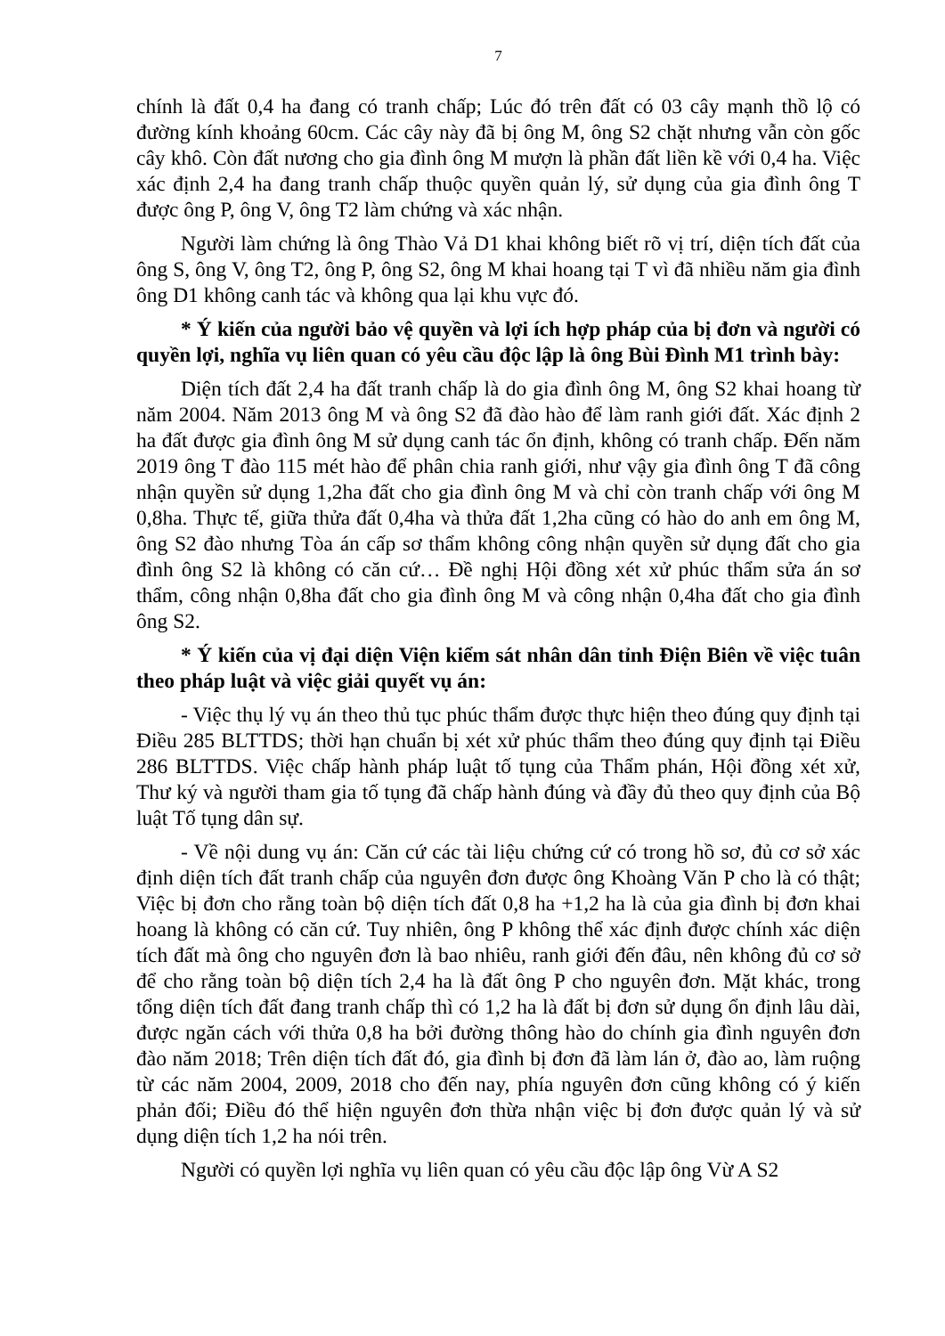7
chính là đất 0,4 ha đang có tranh chấp; Lúc đó trên đất có 03 cây mạnh thồ lộ có đường kính khoảng 60cm. Các cây này đã bị ông M, ông S2 chặt nhưng vẫn còn gốc cây khô. Còn đất nương cho gia đình ông M mượn là phần đất liền kề với 0,4 ha. Việc xác định 2,4 ha đang tranh chấp thuộc quyền quản lý, sử dụng của gia đình ông T được ông P, ông V, ông T2 làm chứng và xác nhận.
Người làm chứng là ông Thào Vả D1 khai không biết rõ vị trí, diện tích đất của ông S, ông V, ông T2, ông P, ông S2, ông M khai hoang tại T vì đã nhiều năm gia đình ông D1 không canh tác và không qua lại khu vực đó.
* Ý kiến của người bảo vệ quyền và lợi ích hợp pháp của bị đơn và người có quyền lợi, nghĩa vụ liên quan có yêu cầu độc lập là ông Bùi Đình M1 trình bày:
Diện tích đất 2,4 ha đất tranh chấp là do gia đình ông M, ông S2 khai hoang từ năm 2004. Năm 2013 ông M và ông S2 đã đào hào để làm ranh giới đất. Xác định 2 ha đất được gia đình ông M sử dụng canh tác ổn định, không có tranh chấp. Đến năm 2019 ông T đào 115 mét hào để phân chia ranh giới, như vậy gia đình ông T đã công nhận quyền sử dụng 1,2ha đất cho gia đình ông M và chỉ còn tranh chấp với ông M 0,8ha. Thực tế, giữa thửa đất 0,4ha và thửa đất 1,2ha cũng có hào do anh em ông M, ông S2 đào nhưng Tòa án cấp sơ thẩm không công nhận quyền sử dụng đất cho gia đình ông S2 là không có căn cứ… Đề nghị Hội đồng xét xử phúc thẩm sửa án sơ thẩm, công nhận 0,8ha đất cho gia đình ông M và công nhận 0,4ha đất cho gia đình ông S2.
* Ý kiến của vị đại diện Viện kiểm sát nhân dân tỉnh Điện Biên về việc tuân theo pháp luật và việc giải quyết vụ án:
- Việc thụ lý vụ án theo thủ tục phúc thẩm được thực hiện theo đúng quy định tại Điều 285 BLTTDS; thời hạn chuẩn bị xét xử phúc thẩm theo đúng quy định tại Điều 286 BLTTDS. Việc chấp hành pháp luật tố tụng của Thẩm phán, Hội đồng xét xử, Thư ký và người tham gia tố tụng đã chấp hành đúng và đầy đủ theo quy định của Bộ luật Tố tụng dân sự.
- Về nội dung vụ án: Căn cứ các tài liệu chứng cứ có trong hồ sơ, đủ cơ sở xác định diện tích đất tranh chấp của nguyên đơn được ông Khoàng Văn P cho là có thật; Việc bị đơn cho rằng toàn bộ diện tích đất 0,8 ha +1,2 ha là của gia đình bị đơn khai hoang là không có căn cứ. Tuy nhiên, ông P không thể xác định được chính xác diện tích đất mà ông cho nguyên đơn là bao nhiêu, ranh giới đến đâu, nên không đủ cơ sở để cho rằng toàn bộ diện tích 2,4 ha là đất ông P cho nguyên đơn. Mặt khác, trong tổng diện tích đất đang tranh chấp thì có 1,2 ha là đất bị đơn sử dụng ổn định lâu dài, được ngăn cách với thửa 0,8 ha bởi đường thông hào do chính gia đình nguyên đơn đào năm 2018; Trên diện tích đất đó, gia đình bị đơn đã làm lán ở, đào ao, làm ruộng từ các năm 2004, 2009, 2018 cho đến nay, phía nguyên đơn cũng không có ý kiến phản đối; Điều đó thể hiện nguyên đơn thừa nhận việc bị đơn được quản lý và sử dụng diện tích 1,2 ha nói trên.
Người có quyền lợi nghĩa vụ liên quan có yêu cầu độc lập ông Vừ A S2